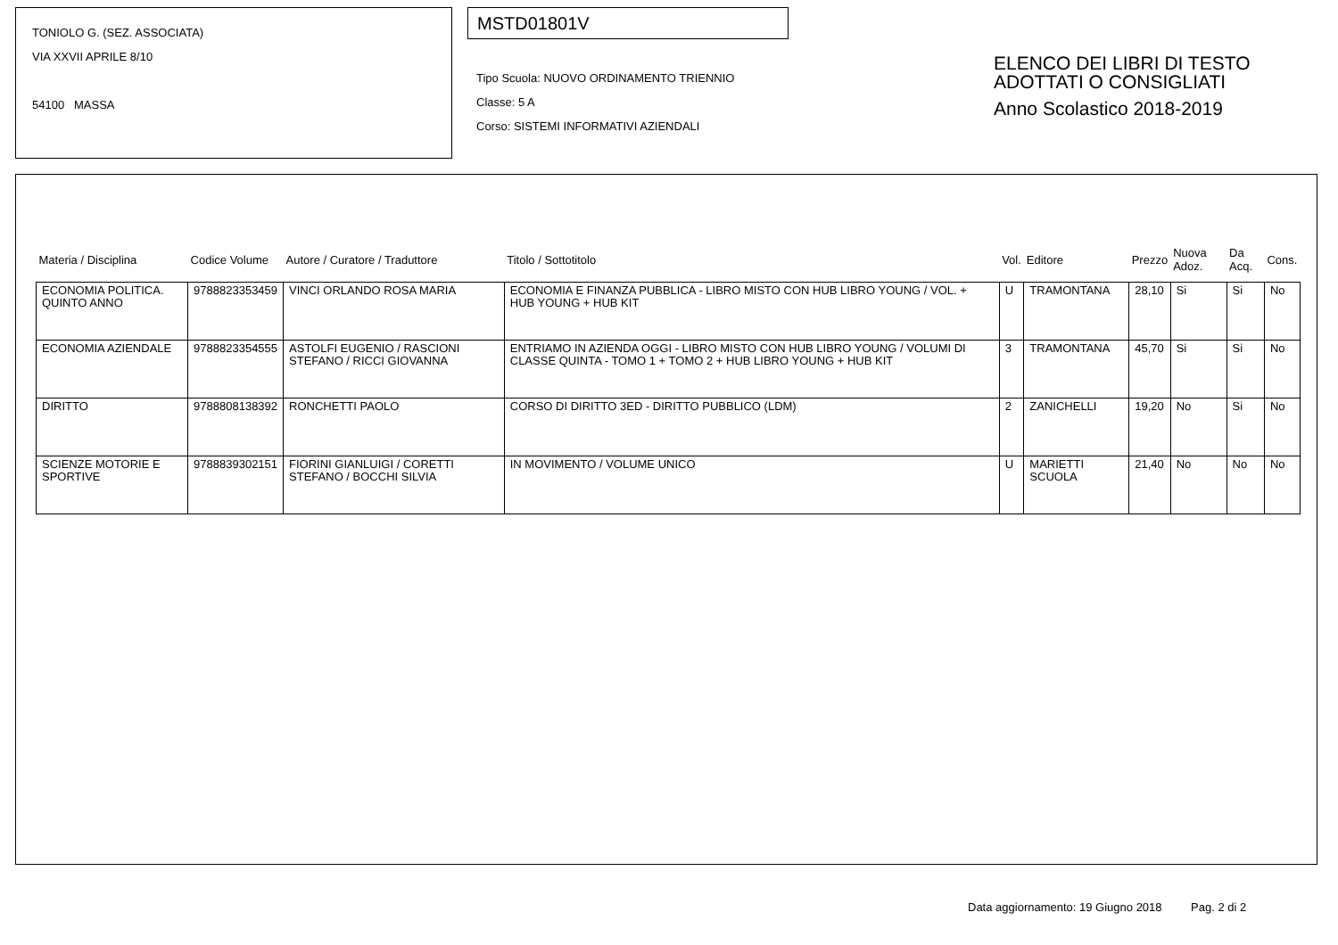TONIOLO G. (SEZ. ASSOCIATA)
VIA XXVII APRILE 8/10
54100 MASSA
MSTD01801V
Tipo Scuola: NUOVO ORDINAMENTO TRIENNIO
Classe: 5 A
Corso: SISTEMI INFORMATIVI AZIENDALI
ELENCO DEI LIBRI DI TESTO
ADOTTATI O CONSIGLIATI
Anno Scolastico 2018-2019
| Materia / Disciplina | Codice Volume | Autore / Curatore / Traduttore | Titolo / Sottotitolo | Vol. | Editore | Prezzo | Nuova Adoz. | Da Acq. | Cons. |
| --- | --- | --- | --- | --- | --- | --- | --- | --- | --- |
| ECONOMIA POLITICA. QUINTO ANNO | 9788823353459 | VINCI ORLANDO ROSA MARIA | ECONOMIA E FINANZA PUBBLICA - LIBRO MISTO CON HUB LIBRO YOUNG / VOL. + HUB YOUNG + HUB KIT | U | TRAMONTANA | 28,10 | Si | Si | No |
| ECONOMIA AZIENDALE | 9788823354555 | ASTOLFI EUGENIO / RASCIONI STEFANO / RICCI GIOVANNA | ENTRIAMO IN AZIENDA OGGI - LIBRO MISTO CON HUB LIBRO YOUNG / VOLUMI DI CLASSE QUINTA - TOMO 1 + TOMO 2 + HUB LIBRO YOUNG + HUB KIT | 3 | TRAMONTANA | 45,70 | Si | Si | No |
| DIRITTO | 9788808138392 | RONCHETTI PAOLO | CORSO DI DIRITTO 3ED - DIRITTO PUBBLICO (LDM) | 2 | ZANICHELLI | 19,20 | No | Si | No |
| SCIENZE MOTORIE E SPORTIVE | 9788839302151 | FIORINI GIANLUIGI / CORETTI STEFANO / BOCCHI SILVIA | IN MOVIMENTO / VOLUME UNICO | U | MARIETTI SCUOLA | 21,40 | No | No | No |
Data aggiornamento: 19 Giugno 2018 Pag. 2 di 2